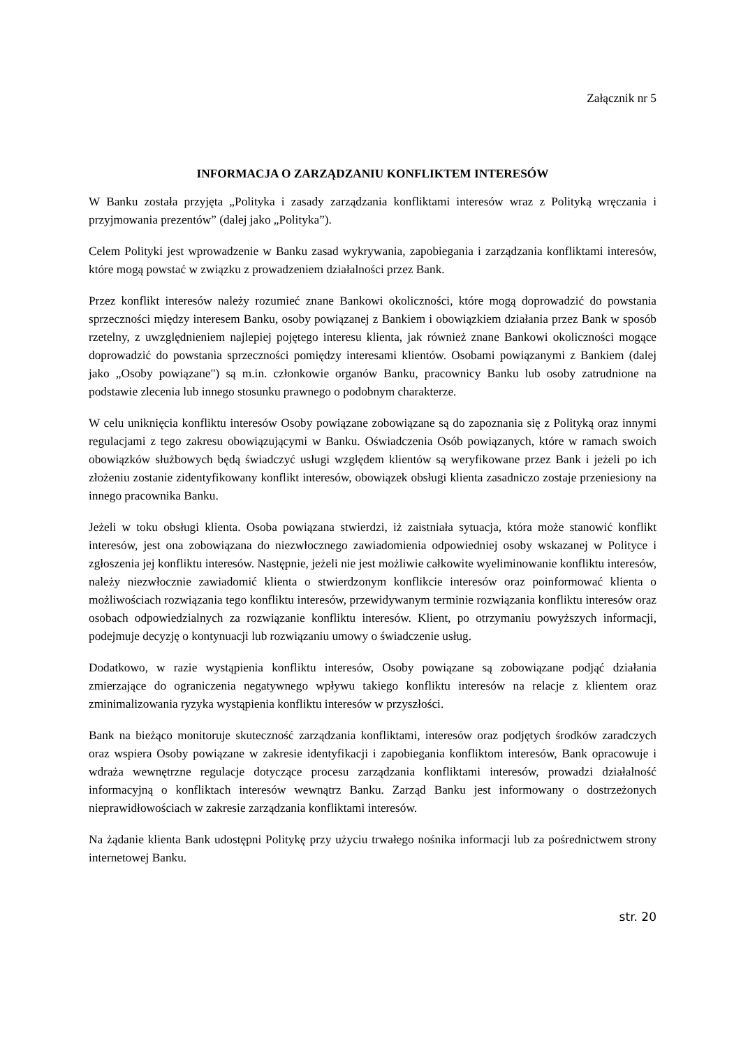Załącznik nr 5
INFORMACJA O ZARZĄDZANIU KONFLIKTEM INTERESÓW
W Banku została przyjęta „Polityka i zasady zarządzania konfliktami interesów wraz z Polityką wręczania i przyjmowania prezentów” (dalej jako „Polityka”).
Celem Polityki jest wprowadzenie w Banku zasad wykrywania, zapobiegania i zarządzania konfliktami interesów, które mogą powstać w związku z prowadzeniem działalności przez Bank.
Przez konflikt interesów należy rozumieć znane Bankowi okoliczności, które mogą doprowadzić do powstania sprzeczności między interesem Banku, osoby powiązanej z Bankiem i obowiązkiem działania przez Bank w sposób rzetelny, z uwzględnieniem najlepiej pojętego interesu klienta, jak również znane Bankowi okoliczności mogące doprowadzić do powstania sprzeczności pomiędzy interesami klientów. Osobami powiązanymi z Bankiem (dalej jako „Osoby powiązane") są m.in. członkowie organów Banku, pracownicy Banku lub osoby zatrudnione na podstawie zlecenia lub innego stosunku prawnego o podobnym charakterze.
W celu uniknięcia konfliktu interesów Osoby powiązane zobowiązane są do zapoznania się z Polityką oraz innymi regulacjami z tego zakresu obowiązującymi w Banku. Oświadczenia Osób powiązanych, które w ramach swoich obowiązków służbowych będą świadczyć usługi względem klientów są weryfikowane przez Bank i jeżeli po ich złożeniu zostanie zidentyfikowany konflikt interesów, obowiązek obsługi klienta zasadniczo zostaje przeniesiony na innego pracownika Banku.
Jeżeli w toku obsługi klienta. Osoba powiązana stwierdzi, iż zaistniała sytuacja, która może stanowić konflikt interesów, jest ona zobowiązana do niezwłocznego zawiadomienia odpowiedniej osoby wskazanej w Polityce i zgłoszenia jej konfliktu interesów. Następnie, jeżeli nie jest możliwie całkowite wyeliminowanie konfliktu interesów, należy niezwłocznie zawiadomić klienta o stwierdzonym konflikcie interesów oraz poinformować klienta o możliwościach rozwiązania tego konfliktu interesów, przewidywanym terminie rozwiązania konfliktu interesów oraz osobach odpowiedzialnych za rozwiązanie konfliktu interesów. Klient, po otrzymaniu powyższych informacji, podejmuje decyzję o kontynuacji lub rozwiązaniu umowy o świadczenie usług.
Dodatkowo, w razie wystąpienia konfliktu interesów, Osoby powiązane są zobowiązane podjąć działania zmierzające do ograniczenia negatywnego wpływu takiego konfliktu interesów na relacje z klientem oraz zminimalizowania ryzyka wystąpienia konfliktu interesów w przyszłości.
Bank na bieżąco monitoruje skuteczność zarządzania konfliktami, interesów oraz podjętych środków zaradczych oraz wspiera Osoby powiązane w zakresie identyfikacji i zapobiegania konfliktom interesów, Bank opracowuje i wdraża wewnętrzne regulacje dotyczące procesu zarządzania konfliktami interesów, prowadzi działalność informacyjną o konfliktach interesów wewnątrz Banku. Zarząd Banku jest informowany o dostrzeżonych nieprawidłowościach w zakresie zarządzania konfliktami interesów.
Na żądanie klienta Bank udostępni Politykę przy użyciu trwałego nośnika informacji lub za pośrednictwem strony internetowej Banku.
str. 20